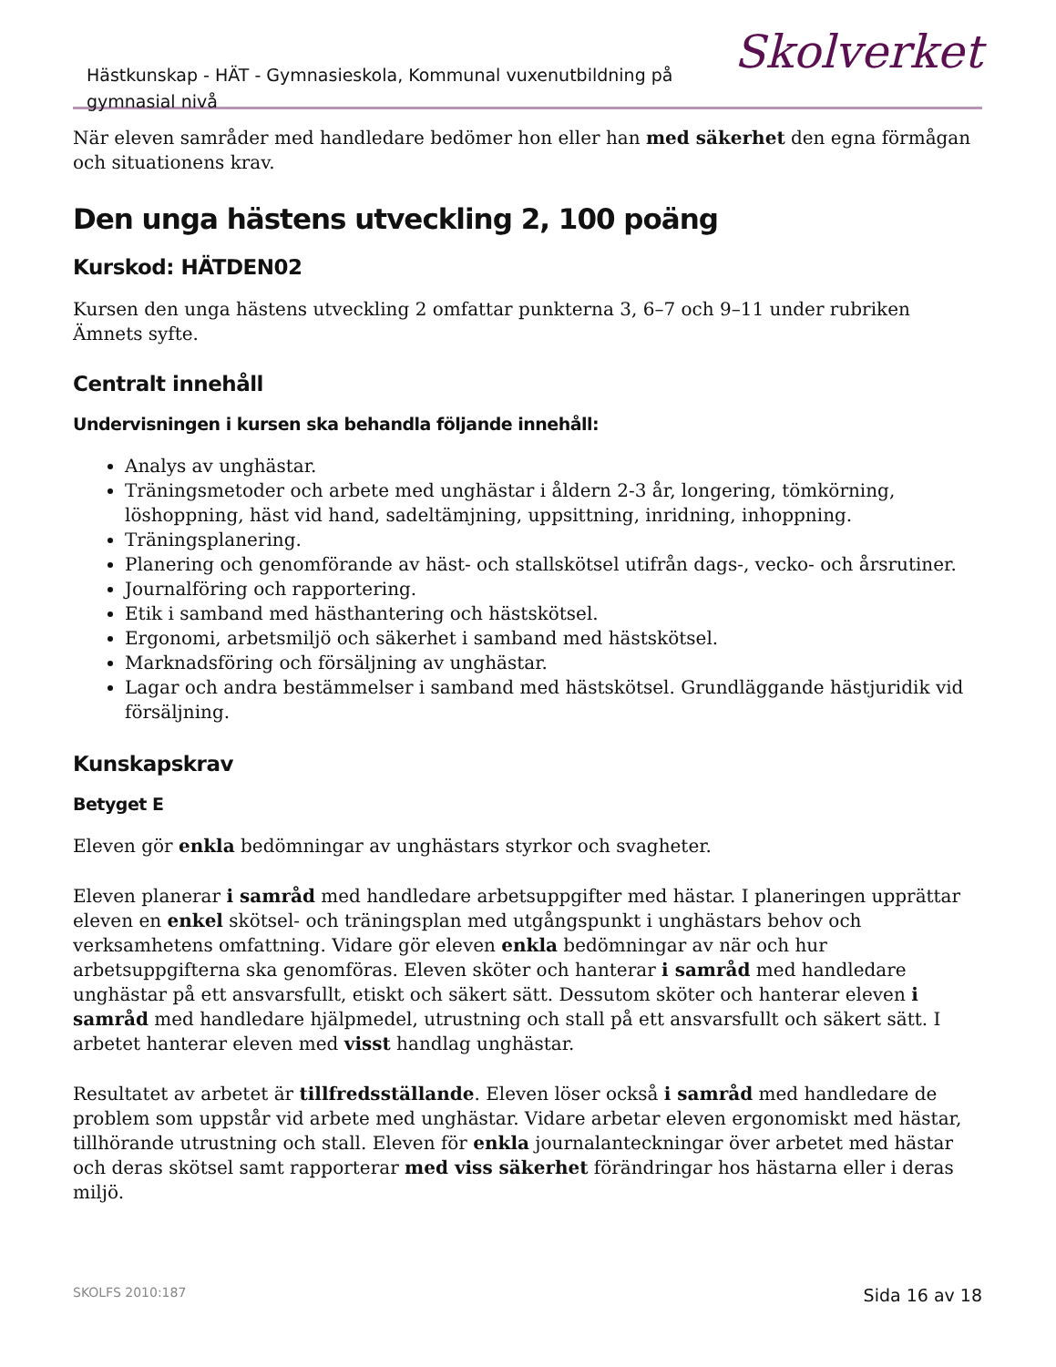Hästkunskap - HÄT - Gymnasieskola, Kommunal vuxenutbildning på gymnasial nivå
Skolverket
När eleven samråder med handledare bedömer hon eller han med säkerhet den egna förmågan och situationens krav.
Den unga hästens utveckling 2, 100 poäng
Kurskod: HÄTDEN02
Kursen den unga hästens utveckling 2 omfattar punkterna 3, 6–7 och 9–11 under rubriken Ämnets syfte.
Centralt innehåll
Undervisningen i kursen ska behandla följande innehåll:
Analys av unghästar.
Träningsmetoder och arbete med unghästar i åldern 2-3 år, longering, tömkörning, löshoppning, häst vid hand, sadeltämjning, uppsittning, inridning, inhoppning.
Träningsplanering.
Planering och genomförande av häst- och stallskötsel utifrån dags-, vecko- och årsrutiner.
Journalföring och rapportering.
Etik i samband med hästhantering och hästskötsel.
Ergonomi, arbetsmiljö och säkerhet i samband med hästskötsel.
Marknadsföring och försäljning av unghästar.
Lagar och andra bestämmelser i samband med hästskötsel. Grundläggande hästjuridik vid försäljning.
Kunskapskrav
Betyget E
Eleven gör enkla bedömningar av unghästars styrkor och svagheter.
Eleven planerar i samråd med handledare arbetsuppgifter med hästar. I planeringen upprättar eleven en enkel skötsel- och träningsplan med utgångspunkt i unghästars behov och verksamhetens omfattning. Vidare gör eleven enkla bedömningar av när och hur arbetsuppgifterna ska genomföras. Eleven sköter och hanterar i samråd med handledare unghästar på ett ansvarsfullt, etiskt och säkert sätt. Dessutom sköter och hanterar eleven i samråd med handledare hjälpmedel, utrustning och stall på ett ansvarsfullt och säkert sätt. I arbetet hanterar eleven med visst handlag unghästar.
Resultatet av arbetet är tillfredsställande. Eleven löser också i samråd med handledare de problem som uppstår vid arbete med unghästar. Vidare arbetar eleven ergonomiskt med hästar, tillhörande utrustning och stall. Eleven för enkla journalanteckningar över arbetet med hästar och deras skötsel samt rapporterar med viss säkerhet förändringar hos hästarna eller i deras miljö.
SKOLFS 2010:187 Sida 16 av 18